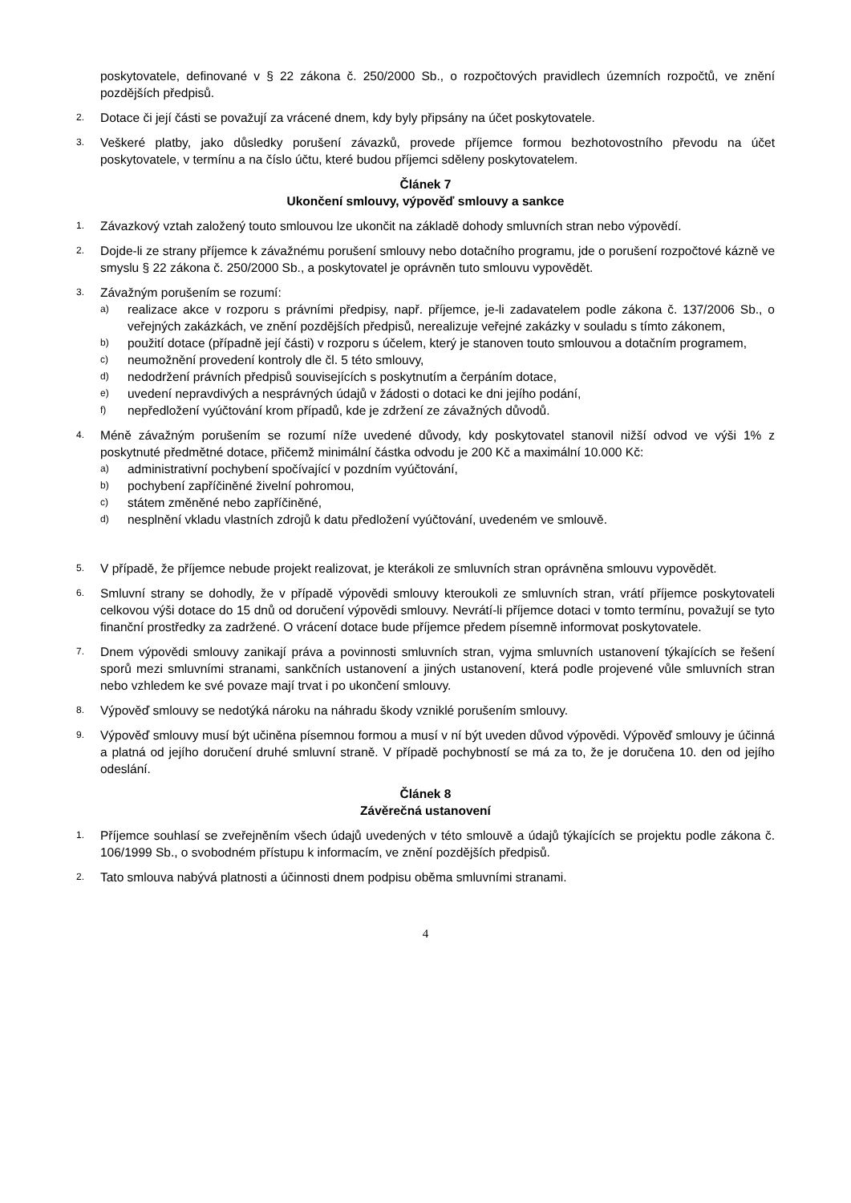poskytovatele, definované v § 22 zákona č. 250/2000 Sb., o rozpočtových pravidlech územních rozpočtů, ve znění pozdějších předpisů.
2. Dotace či její části se považují za vrácené dnem, kdy byly připsány na účet poskytovatele.
3. Veškeré platby, jako důsledky porušení závazků, provede příjemce formou bezhotovostního převodu na účet poskytovatele, v termínu a na číslo účtu, které budou příjemci sděleny poskytovatelem.
Článek 7
Ukončení smlouvy, výpověď smlouvy a sankce
1. Závazkový vztah založený touto smlouvou lze ukončit na základě dohody smluvních stran nebo výpovědí.
2. Dojde-li ze strany příjemce k závažnému porušení smlouvy nebo dotačního programu, jde o porušení rozpočtové kázně ve smyslu § 22 zákona č. 250/2000 Sb., a poskytovatel je oprávněn tuto smlouvu vypovědět.
3. Závažným porušením se rozumí:
a) realizace akce v rozporu s právními předpisy, např. příjemce, je-li zadavatelem podle zákona č. 137/2006 Sb., o veřejných zakázkách, ve znění pozdějších předpisů, nerealizuje veřejné zakázky v souladu s tímto zákonem,
b) použití dotace (případně její části) v rozporu s účelem, který je stanoven touto smlouvou a dotačním programem,
c) neumožnění provedení kontroly dle čl. 5 této smlouvy,
d) nedodržení právních předpisů souvisejících s poskytnutím a čerpáním dotace,
e) uvedení nepravdivých a nesprávných údajů v žádosti o dotaci ke dni jejího podání,
f) nepředložení vyúčtování krom případů, kde je zdržení ze závažných důvodů.
4. Méně závažným porušením se rozumí níže uvedené důvody, kdy poskytovatel stanovil nižší odvod ve výši 1% z poskytnuté předmětné dotace, přičemž minimální částka odvodu je 200 Kč a maximální 10.000 Kč:
a) administrativní pochybení spočívající v pozdním vyúčtování,
b) pochybení zapříčiněné živelní pohromou,
c) státem změněné nebo zapříčiněné,
d) nesplnění vkladu vlastních zdrojů k datu předložení vyúčtování, uvedeném ve smlouvě.
5. V případě, že příjemce nebude projekt realizovat, je kterákoli ze smluvních stran oprávněna smlouvu vypovědět.
6. Smluvní strany se dohodly, že v případě výpovědi smlouvy kteroukoli ze smluvních stran, vrátí příjemce poskytovateli celkovou výši dotace do 15 dnů od doručení výpovědi smlouvy. Nevrátí-li příjemce dotaci v tomto termínu, považují se tyto finanční prostředky za zadržené. O vrácení dotace bude příjemce předem písemně informovat poskytovatele.
7. Dnem výpovědi smlouvy zanikají práva a povinnosti smluvních stran, vyjma smluvních ustanovení týkajících se řešení sporů mezi smluvními stranami, sankčních ustanovení a jiných ustanovení, která podle projevené vůle smluvních stran nebo vzhledem ke své povaze mají trvat i po ukončení smlouvy.
8. Výpověď smlouvy se nedotýká nároku na náhradu škody vzniklé porušením smlouvy.
9. Výpověď smlouvy musí být učiněna písemnou formou a musí v ní být uveden důvod výpovědi. Výpověď smlouvy je účinná a platná od jejího doručení druhé smluvní straně. V případě pochybností se má za to, že je doručena 10. den od jejího odeslání.
Článek 8
Závěrečná ustanovení
1. Příjemce souhlasí se zveřejněním všech údajů uvedených v této smlouvě a údajů týkajících se projektu podle zákona č. 106/1999 Sb., o svobodném přístupu k informacím, ve znění pozdějších předpisů.
2. Tato smlouva nabývá platnosti a účinnosti dnem podpisu oběma smluvními stranami.
4